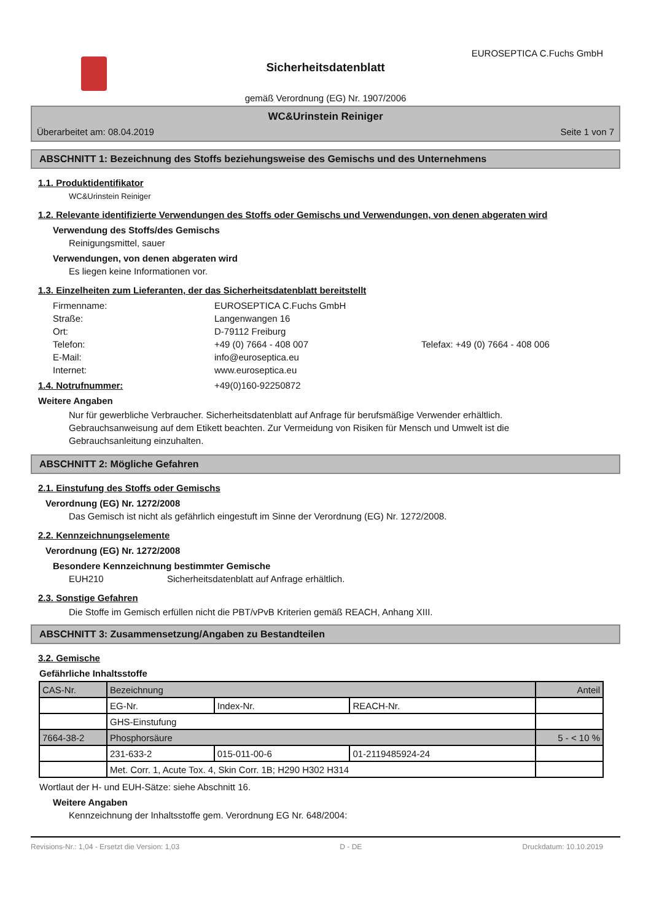EUROSEPTICA C.Fuchs GmbH
Sicherheitsdatenblatt
gemäß Verordnung (EG) Nr. 1907/2006
WC&Urinstein Reiniger
Überarbeitet am: 08.04.2019 Seite 1 von 7
ABSCHNITT 1: Bezeichnung des Stoffs beziehungsweise des Gemischs und des Unternehmens
1.1. Produktidentifikator
WC&Urinstein Reiniger
1.2. Relevante identifizierte Verwendungen des Stoffs oder Gemischs und Verwendungen, von denen abgeraten wird
Verwendung des Stoffs/des Gemischs
Reinigungsmittel, sauer
Verwendungen, von denen abgeraten wird
Es liegen keine Informationen vor.
1.3. Einzelheiten zum Lieferanten, der das Sicherheitsdatenblatt bereitstellt
Firmenname: EUROSEPTICA C.Fuchs GmbH Straße: Langenwangen 16 Ort: D-79112 Freiburg Telefon: +49 (0) 7664 - 408 007 Telefax: +49 (0) 7664 - 408 006 E-Mail: info@euroseptica.eu Internet: www.euroseptica.eu
1.4. Notrufnummer: +49(0)160-92250872
Weitere Angaben
Nur für gewerbliche Verbraucher. Sicherheitsdatenblatt auf Anfrage für berufsmäßige Verwender erhältlich. Gebrauchsanweisung auf dem Etikett beachten. Zur Vermeidung von Risiken für Mensch und Umwelt ist die Gebrauchsanleitung einzuhalten.
ABSCHNITT 2: Mögliche Gefahren
2.1. Einstufung des Stoffs oder Gemischs
Verordnung (EG) Nr. 1272/2008
Das Gemisch ist nicht als gefährlich eingestuft im Sinne der Verordnung (EG) Nr. 1272/2008.
2.2. Kennzeichnungselemente
Verordnung (EG) Nr. 1272/2008
Besondere Kennzeichnung bestimmter Gemische
EUH210 Sicherheitsdatenblatt auf Anfrage erhältlich.
2.3. Sonstige Gefahren
Die Stoffe im Gemisch erfüllen nicht die PBT/vPvB Kriterien gemäß REACH, Anhang XIII.
ABSCHNITT 3: Zusammensetzung/Angaben zu Bestandteilen
3.2. Gemische
Gefährliche Inhaltsstoffe
| CAS-Nr. | Bezeichnung | | | Anteil |
| | EG-Nr. | Index-Nr. | REACH-Nr. | |
| | GHS-Einstufung | | | |
| 7664-38-2 | Phosphorsäure | | | 5 - < 10 % |
| | 231-633-2 | 015-011-00-6 | 01-2119485924-24 | |
| | Met. Corr. 1, Acute Tox. 4, Skin Corr. 1B; H290 H302 H314 | | | |
Wortlaut der H- und EUH-Sätze: siehe Abschnitt 16.
Weitere Angaben
Kennzeichnung der Inhaltsstoffe gem. Verordnung EG Nr. 648/2004:
Revisions-Nr.: 1,04 - Ersetzt die Version: 1,03 D - DE Druckdatum: 10.10.2019